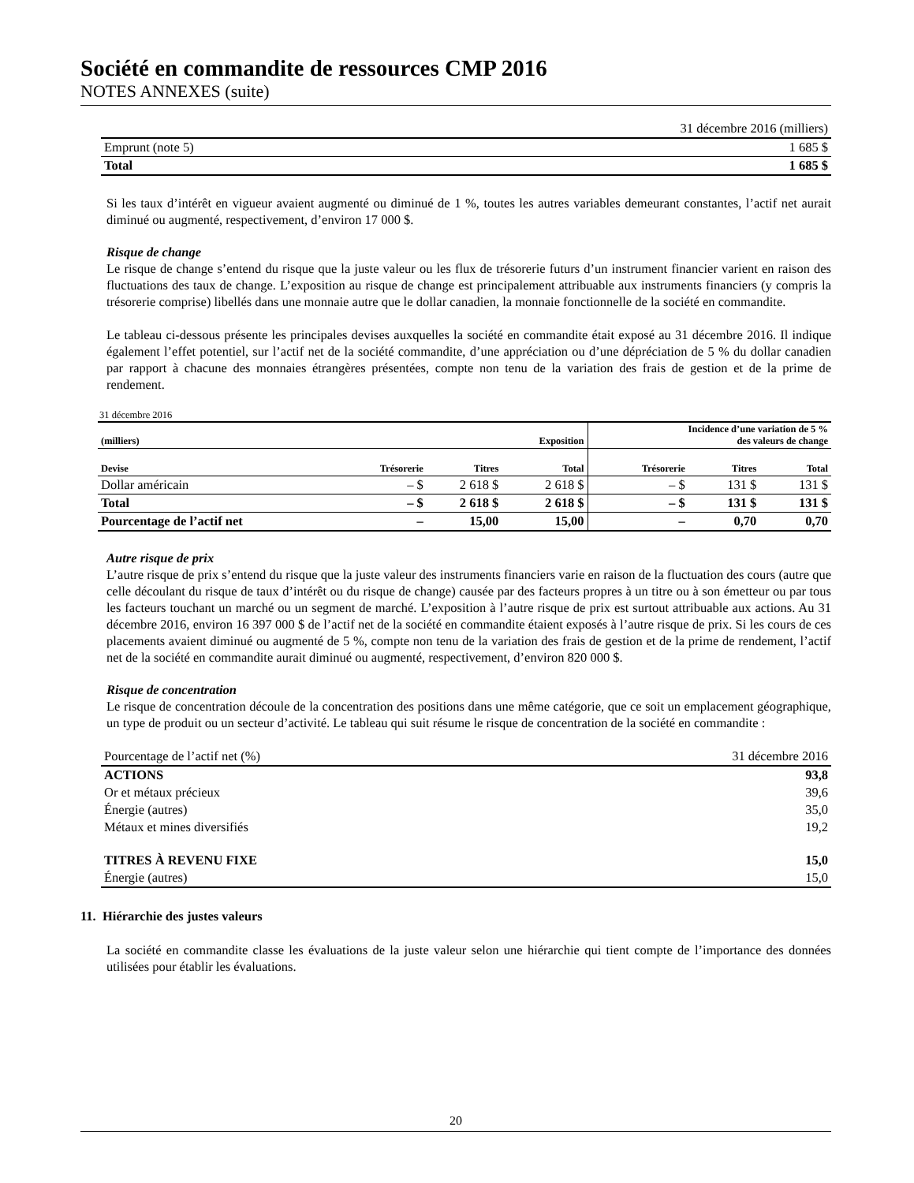Société en commandite de ressources CMP 2016
NOTES ANNEXES (suite)
| 31 décembre 2016 (milliers) | |
| Emprunt (note 5) | 1 685 $ |
| Total | 1 685 $ |
Si les taux d’intérêt en vigueur avaient augmenté ou diminué de 1 %, toutes les autres variables demeurant constantes, l’actif net aurait diminué ou augmenté, respectivement, d’environ 17 000 $.
Risque de change
Le risque de change s’entend du risque que la juste valeur ou les flux de trésorerie futurs d’un instrument financier varient en raison des fluctuations des taux de change. L’exposition au risque de change est principalement attribuable aux instruments financiers (y compris la trésorerie comprise) libellés dans une monnaie autre que le dollar canadien, la monnaie fonctionnelle de la société en commandite.
Le tableau ci-dessous présente les principales devises auxquelles la société en commandite était exposé au 31 décembre 2016. Il indique également l’effet potentiel, sur l’actif net de la société commandite, d’une appréciation ou d’une dépréciation de 5 % du dollar canadien par rapport à chacune des monnaies étrangères présentées, compte non tenu de la variation des frais de gestion et de la prime de rendement.
31 décembre 2016
| (milliers) | | | Exposition | Incidence d’une variation de 5 % des valeurs de change | | |
| --- | --- | --- | --- | --- | --- | --- |
| Devise | Trésorerie | Titres | Total | Trésorerie | Titres | Total |
| Dollar américain | – $ | 2 618 $ | 2 618 $ | – $ | 131 $ | 131 $ |
| Total | – $ | 2 618 $ | 2 618 $ | – $ | 131 $ | 131 $ |
| Pourcentage de l’actif net | – | 15,00 | 15,00 | – | 0,70 | 0,70 |
Autre risque de prix
L’autre risque de prix s’entend du risque que la juste valeur des instruments financiers varie en raison de la fluctuation des cours (autre que celle découlant du risque de taux d’intérêt ou du risque de change) causée par des facteurs propres à un titre ou à son émetteur ou par tous les facteurs touchant un marché ou un segment de marché. L’exposition à l’autre risque de prix est surtout attribuable aux actions. Au 31 décembre 2016, environ 16 397 000 $ de l’actif net de la société en commandite étaient exposés à l’autre risque de prix. Si les cours de ces placements avaient diminué ou augmenté de 5 %, compte non tenu de la variation des frais de gestion et de la prime de rendement, l’actif net de la société en commandite aurait diminué ou augmenté, respectivement, d’environ 820 000 $.
Risque de concentration
Le risque de concentration découle de la concentration des positions dans une même catégorie, que ce soit un emplacement géographique, un type de produit ou un secteur d’activité. Le tableau qui suit résume le risque de concentration de la société en commandite :
| Pourcentage de l’actif net (%) | 31 décembre 2016 |
| ACTIONS | 93,8 |
| Or et métaux précieux | 39,6 |
| Énergie (autres) | 35,0 |
| Métaux et mines diversifiés | 19,2 |
| TITRES À REVENU FIXE | 15,0 |
| Énergie (autres) | 15,0 |
11. Hiérarchie des justes valeurs
La société en commandite classe les évaluations de la juste valeur selon une hiérarchie qui tient compte de l’importance des données utilisées pour établir les évaluations.
20